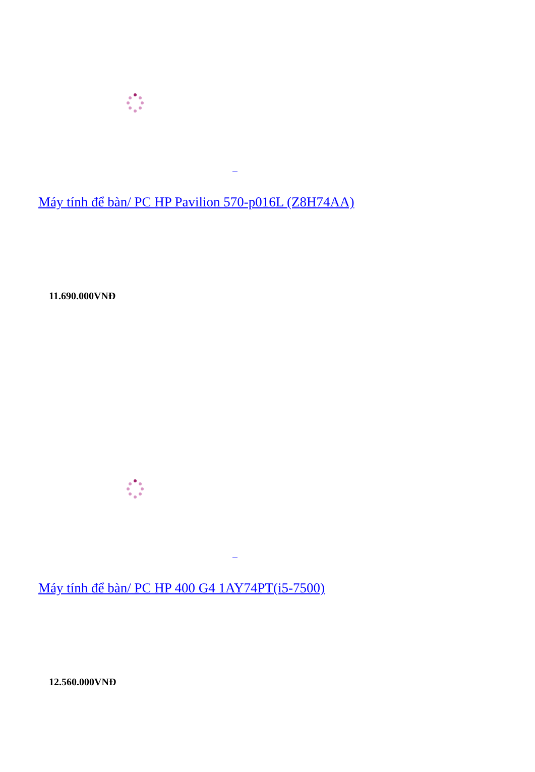Máy tính để bàn/ PC HP Pavilion 570-p016L (Z8H74AA)
11.690.000VNĐ
Máy tính để bàn/ PC HP 400 G4 1AY74PT(i5-7500)
12.560.000VNĐ